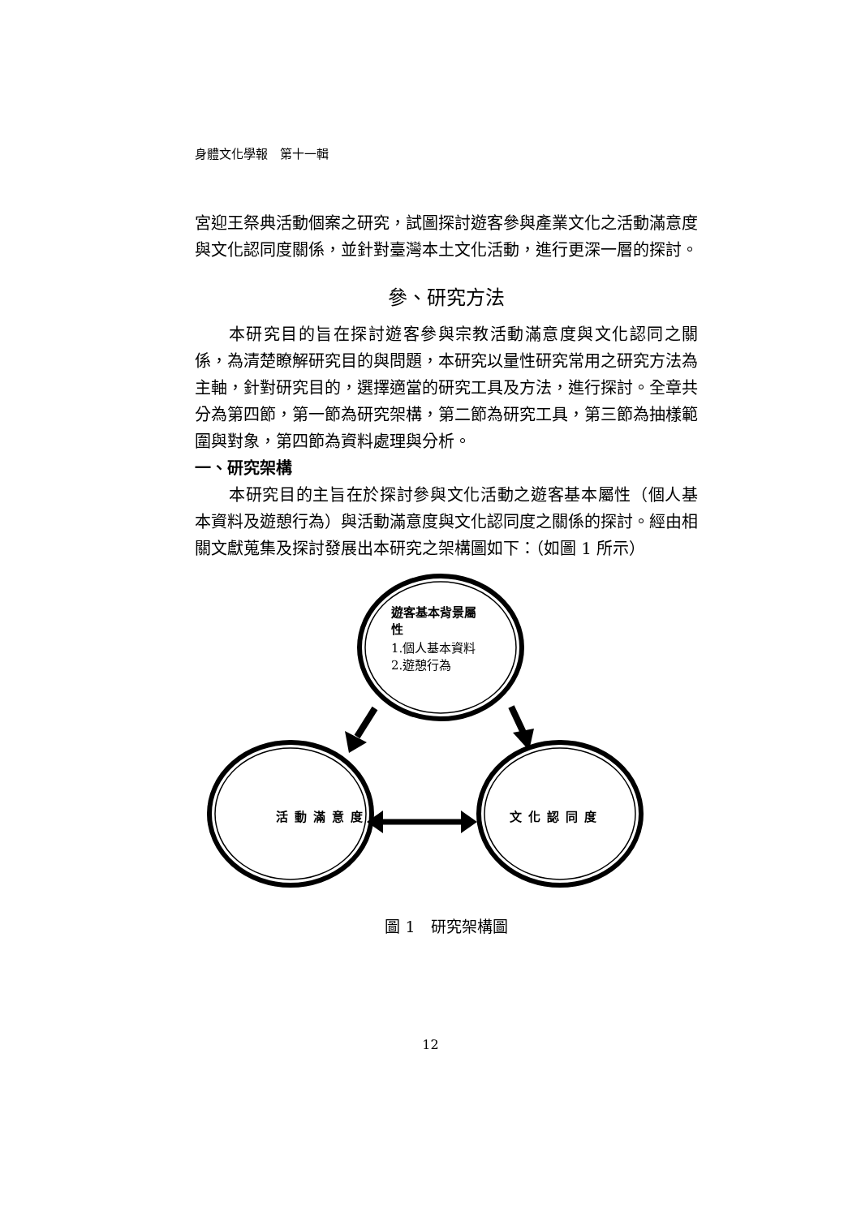身體文化學報　第十一輯
宮迎王祭典活動個案之研究，試圖探討遊客參與產業文化之活動滿意度與文化認同度關係，並針對臺灣本土文化活動，進行更深一層的探討。
參、研究方法
本研究目的旨在探討遊客參與宗教活動滿意度與文化認同之關係，為清楚瞭解研究目的與問題，本研究以量性研究常用之研究方法為主軸，針對研究目的，選擇適當的研究工具及方法，進行探討。全章共分為第四節，第一節為研究架構，第二節為研究工具，第三節為抽樣範圍與對象，第四節為資料處理與分析。
一、研究架構
本研究目的主旨在於探討參與文化活動之遊客基本屬性（個人基本資料及遊憩行為）與活動滿意度與文化認同度之關係的探討。經由相關文獻蒐集及探討發展出本研究之架構圖如下：（如圖 1 所示）
遊客基本背景屬性
1.個人基本資料
2.遊憩行為
活動滿意度 文化認同度
圖 1　研究架構圖
12